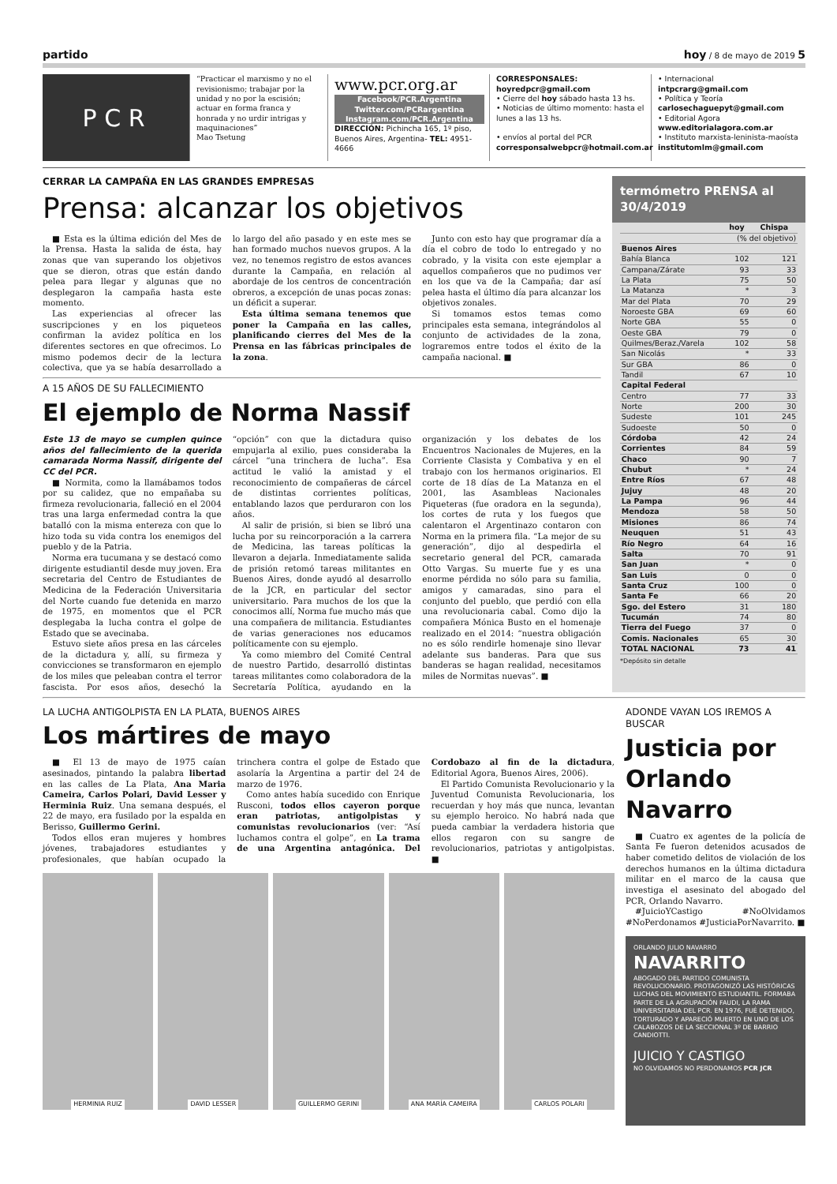partido hoy / 8 de mayo de 2019 5
P C R
“Practicar el marxismo y no el revisionismo; trabajar por la unidad y no por la escisión; actuar en forma franca y honrada y no urdir intrigas y maquinaciones”
Mao Tsetung
www.pcr.org.ar
Facebook/PCR.Argentina
Twitter.com/PCRargentina
Instagram.com/PCR.Argentina
DIRECCIÓN: Pichincha 165, 1º piso, Buenos Aires, Argentina- TEL: 4951-4666
CORRESPONSALES:
hoyredpcr@gmail.com
• Cierre del hoy sábado hasta 13 hs.
• Noticias de último momento: hasta el lunes a las 13 hs.
• envíos al portal del PCR
corresponsalwebpcr@hotmail.com.ar
• Internacional
intpcrarg@gmail.com
• Política y Teoría
carlosechaguepyt@gmail.com
• Editorial Agora
www.editorialagora.com.ar
• Instituto marxista-leninista-maoísta
institutomlm@gmail.com
CERRAR LA CAMPAÑA EN LAS GRANDES EMPRESAS
Prensa: alcanzar los objetivos
■ Esta es la última edición del Mes de la Prensa. Hasta la salida de ésta, hay zonas que van superando los objetivos que se dieron, otras que están dando pelea para llegar y algunas que no desplegaron la campaña hasta este momento.
Las experiencias al ofrecer las suscripciones y en los piqueteos confirman la avidez política en los diferentes sectores en que ofrecimos. Lo mismo podemos decir de la lectura colectiva, que ya se había desarrollado a lo largo del año pasado y en este mes se han formado muchos nuevos grupos. A la vez, no tenemos registro de estos avances durante la Campaña, en relación al abordaje de los centros de concentración obreros, a excepción de unas pocas zonas: un déficit a superar.
Esta última semana tenemos que poner la Campaña en las calles, planificando cierres del Mes de la Prensa en las fábricas principales de la zona.
Junto con esto hay que programar día a día el cobro de todo lo entregado y no cobrado, y la visita con este ejemplar a aquellos compañeros que no pudimos ver en los que va de la Campaña; dar así pelea hasta el último día para alcanzar los objetivos zonales.
Si tomamos estos temas como principales esta semana, integrándolos al conjunto de actividades de la zona, lograremos entre todos el éxito de la campaña nacional. ■
A 15 AÑOS DE SU FALLECIMIENTO
El ejemplo de Norma Nassif
Este 13 de mayo se cumplen quince años del fallecimiento de la querida camarada Norma Nassif, dirigente del CC del PCR.
■ Normita, como la llamábamos todos por su calidez, que no empañaba su firmeza revolucionaria, falleció en el 2004 tras una larga enfermedad contra la que batalló con la misma entereza con que lo hizo toda su vida contra los enemigos del pueblo y de la Patria.
Norma era tucumana y se destacó como dirigente estudiantil desde muy joven. Era secretaria del Centro de Estudiantes de Medicina de la Federación Universitaria del Norte cuando fue detenida en marzo de 1975, en momentos que el PCR desplegaba la lucha contra el golpe de Estado que se avecinaba.
Estuvo siete años presa en las cárceles de la dictadura y, allí, su firmeza y convicciones se transformaron en ejemplo de los miles que peleaban contra el terror fascista. Por esos años, desechó la “opción” con que la dictadura quiso empujarla al exilio, pues consideraba la cárcel “una trinchera de lucha”. Esa actitud le valió la amistad y el reconocimiento de compañeras de cárcel de distintas corrientes políticas, entablando lazos que perduraron con los años.
Al salir de prisión, si bien se libró una lucha por su reincorporación a la carrera de Medicina, las tareas políticas la llevaron a dejarla. Inmediatamente salida de prisión retomó tareas militantes en Buenos Aires, donde ayudó al desarrollo de la JCR, en particular del sector universitario. Para muchos de los que la conocimos allí, Norma fue mucho más que una compañera de militancia. Estudiantes de varias generaciones nos educamos políticamente con su ejemplo.
Ya como miembro del Comité Central de nuestro Partido, desarrolló distintas tareas militantes como colaboradora de la Secretaría Política, ayudando en la organización y los debates de los Encuentros Nacionales de Mujeres, en la Corriente Clasista y Combativa y en el trabajo con los hermanos originarios. El corte de 18 días de La Matanza en el 2001, las Asambleas Nacionales Piqueteras (fue oradora en la segunda), los cortes de ruta y los fuegos que calentaron el Argentinazo contaron con Norma en la primera fila. “La mejor de su generación”, dijo al despedirla el secretario general del PCR, camarada Otto Vargas. Su muerte fue y es una enorme pérdida no sólo para su familia, amigos y camaradas, sino para el conjunto del pueblo, que perdió con ella una revolucionaria cabal. Como dijo la compañera Mónica Busto en el homenaje realizado en el 2014: “nuestra obligación no es sólo rendirle homenaje sino llevar adelante sus banderas. Para que sus banderas se hagan realidad, necesitamos miles de Normitas nuevas”. ■
termómetro PRENSA al 30/4/2019
| | hoy | Chispa |
| --- | --- | --- |
| | (% del objetivo) | |
| Buenos Aires | | |
| Bahía Blanca | 102 | 121 |
| Campana/Zárate | 93 | 33 |
| La Plata | 75 | 50 |
| La Matanza | * | 3 |
| Mar del Plata | 70 | 29 |
| Noroeste GBA | 69 | 60 |
| Norte GBA | 55 | 0 |
| Oeste GBA | 79 | 0 |
| Quilmes/Beraz./Varela | 102 | 58 |
| San Nicolás | * | 33 |
| Sur GBA | 86 | 0 |
| Tandil | 67 | 10 |
| Capital Federal | | |
| Centro | 77 | 33 |
| Norte | 200 | 30 |
| Sudeste | 101 | 245 |
| Sudoeste | 50 | 0 |
| Córdoba | 42 | 24 |
| Corrientes | 84 | 59 |
| Chaco | 90 | 7 |
| Chubut | * | 24 |
| Entre Ríos | 67 | 48 |
| Jujuy | 48 | 20 |
| La Pampa | 96 | 44 |
| Mendoza | 58 | 50 |
| Misiones | 86 | 74 |
| Neuquen | 51 | 43 |
| Río Negro | 64 | 16 |
| Salta | 70 | 91 |
| San Juan | * | 0 |
| San Luis | 0 | 0 |
| Santa Cruz | 100 | 0 |
| Santa Fe | 66 | 20 |
| Sgo. del Estero | 31 | 180 |
| Tucumán | 74 | 80 |
| Tierra del Fuego | 37 | 0 |
| Comis. Nacionales | 65 | 30 |
| TOTAL NACIONAL | 73 | 41 |
*Depósito sin detalle
LA LUCHA ANTIGOLPISTA EN LA PLATA, BUENOS AIRES
Los mártires de mayo
■ El 13 de mayo de 1975 caían asesinados, pintando la palabra libertad en las calles de La Plata, Ana Maria Cameira, Carlos Polari, David Lesser y Herminia Ruiz. Una semana después, el 22 de mayo, era fusilado por la espalda en Berisso, Guillermo Gerini.
Todos ellos eran mujeres y hombres jóvenes, trabajadores estudiantes y profesionales, que habían ocupado la trinchera contra el golpe de Estado que asolaría la Argentina a partir del 24 de marzo de 1976.
Como antes había sucedido con Enrique Rusconi, todos ellos cayeron porque eran patriotas, antigolpistas y comunistas revolucionarios (ver: “Así luchamos contra el golpe”, en La trama de una Argentina antagónica. Del Cordobazo al fin de la dictadura, Editorial Agora, Buenos Aires, 2006).
El Partido Comunista Revolucionario y la Juventud Comunista Revolucionaria, los recuerdan y hoy más que nunca, levantan su ejemplo heroico. No habrá nada que pueda cambiar la verdadera historia que ellos regaron con su sangre de revolucionarios, patriotas y antigolpistas. ■
HERMINIA RUIZ DAVID LESSER GUILLERMO GERINI ANA MARÍA CAMEIRA CARLOS POLARI
ADONDE VAYAN LOS IREMOS A BUSCAR
Justicia por Orlando Navarro
■ Cuatro ex agentes de la policía de Santa Fe fueron detenidos acusados de haber cometido delitos de violación de los derechos humanos en la última dictadura militar en el marco de la causa que investiga el asesinato del abogado del PCR, Orlando Navarro.
#JuicioYCastigo #NoOlvidamos #NoPerdonamos #JusticiaPorNavarrito. ■
ORLANDO JULIO NAVARRO
NAVARRITO
ABOGADO DEL PARTIDO COMUNISTA REVOLUCIONARIO. PROTAGONIZÓ LAS HISTÓRICAS LUCHAS DEL MOVIMIENTO ESTUDIANTIL. FORMABA PARTE DE LA AGRUPACIÓN FAUDI, LA RAMA UNIVERSITARIA DEL PCR. EN 1976, FUÉ DETENIDO, TORTURADO Y APARECIÓ MUERTO EN UNO DE LOS CALABOZOS DE LA SECCIONAL 3º DE BARRIO CANDIOTTI.
JUICIO Y CASTIGO
NO OLVIDAMOS NO PERDONAMOS PCR JCR